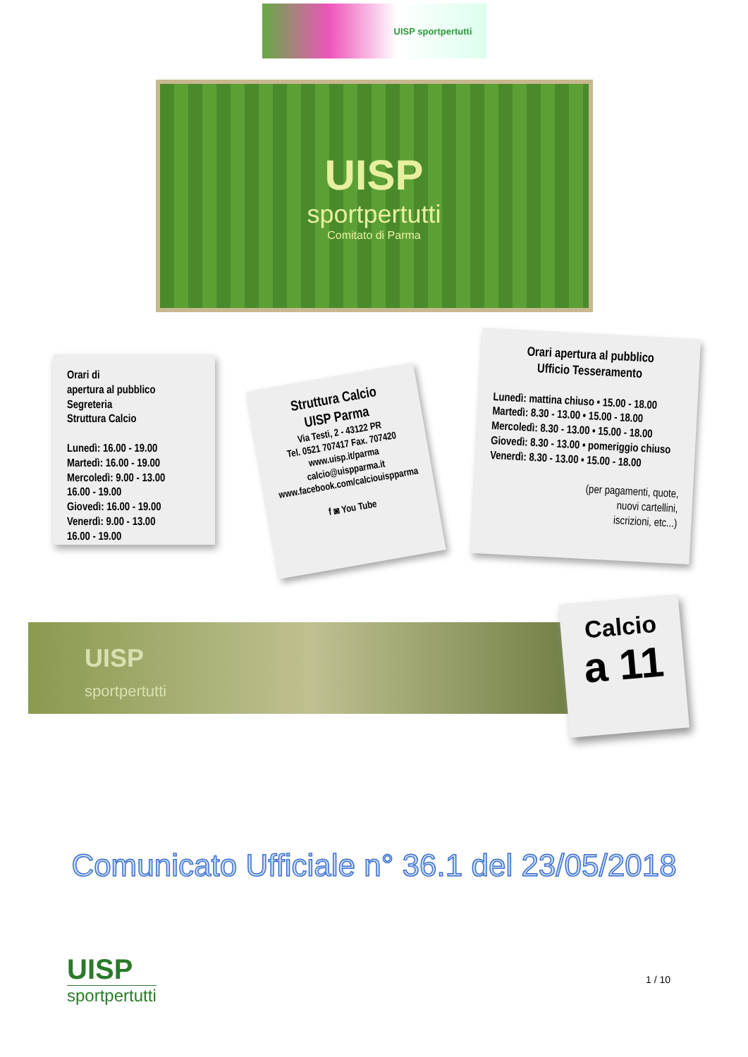UISP sportpertutti
UISP
sportpertutti
Comitato di Parma
Orari di
apertura al pubblico
Segreteria
Struttura Calcio
Lunedì: 16.00 - 19.00
Martedì: 16.00 - 19.00
Mercoledì: 9.00 - 13.00
16.00 - 19.00
Giovedì: 16.00 - 19.00
Venerdì: 9.00 - 13.00
16.00 - 19.00
Struttura Calcio
UISP Parma
Via Testi, 2 - 43122 PR
Tel. 0521 707417 Fax. 707420
www.uisp.it/parma
calcio@uispparma.it
www.facebook.com/calciouispparma
f ◙ You Tube
Orari apertura al pubblico
Ufficio Tesseramento
Lunedì: mattina chiuso • 15.00 - 18.00
Martedì: 8.30 - 13.00 • 15.00 - 18.00
Mercoledì: 8.30 - 13.00 • 15.00 - 18.00
Giovedì: 8.30 - 13.00 • pomeriggio chiuso
Venerdì: 8.30 - 13.00 • 15.00 - 18.00
(per pagamenti, quote,
nuovi cartellini,
iscrizioni, etc...)
UISP
sportpertutti
Calcio
a 11
Comunicato Ufficiale n° 36.1 del 23/05/2018
UISP
sportpertutti
1 / 10